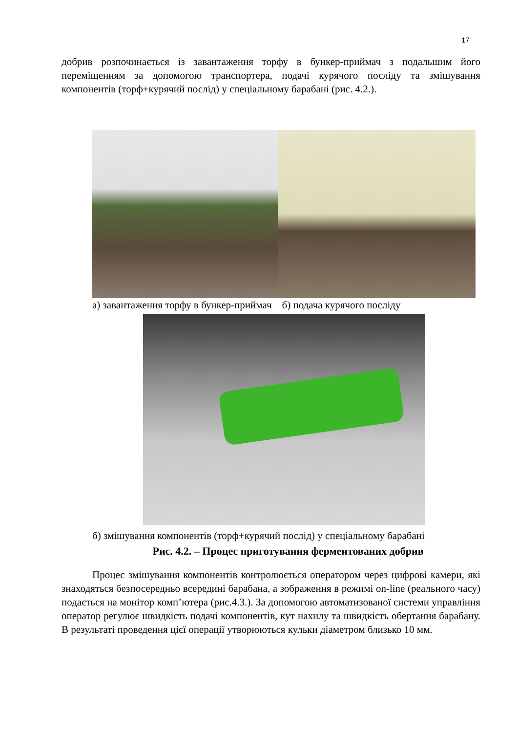17
добрив розпочинається із завантаження торфу в бункер-приймач з подальшим його переміщенням за допомогою транспортера, подачі курячого посліду та змішування компонентів (торф+курячий послід) у спеціальному барабані (рис. 4.2.).
а) завантаження торфу в бункер-приймач б) подача курячого посліду
б) змішування компонентів (торф+курячий послід) у спеціальному барабані
Рис. 4.2. – Процес приготування ферментованих добрив
Процес змішування компонентів контролюється оператором через цифрові камери, які знаходяться безпосередньо всередині барабана, а зображення в режимі on-line (реального часу) подається на монітор комп’ютера (рис.4.3.). За допомогою автоматизованої системи управління оператор регулює швидкість подачі компонентів, кут нахилу та швидкість обертання барабану. В результаті проведення цієї операції утворюються кульки діаметром близько 10 мм.